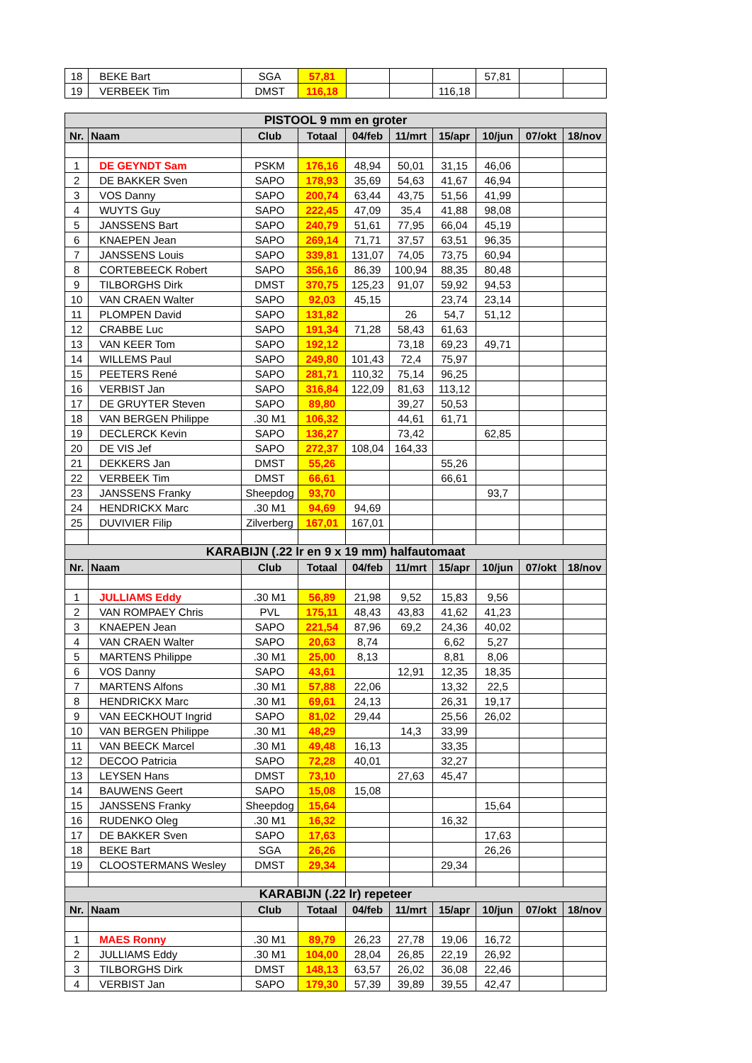| 18 | BEKE Bart | SGA | 57,81 | | | | 57,81 | | |
| 19 | VERBEEK Tim | DMST | 116,18 | | | 116,18 | | | |
| PISTOOL 9 mm en groter | | | | | | | | | |
| --- | --- | --- | --- | --- | --- | --- | --- | --- | --- |
| Nr. | Naam | Club | Totaal | 04/feb | 11/mrt | 15/apr | 10/jun | 07/okt | 18/nov |
| 1 | DE GEYNDT Sam | PSKM | 176,16 | 48,94 | 50,01 | 31,15 | 46,06 | | |
| 2 | DE BAKKER Sven | SAPO | 178,93 | 35,69 | 54,63 | 41,67 | 46,94 | | |
| 3 | VOS Danny | SAPO | 200,74 | 63,44 | 43,75 | 51,56 | 41,99 | | |
| 4 | WUYTS Guy | SAPO | 222,45 | 47,09 | 35,4 | 41,88 | 98,08 | | |
| 5 | JANSSENS Bart | SAPO | 240,79 | 51,61 | 77,95 | 66,04 | 45,19 | | |
| 6 | KNAEPEN Jean | SAPO | 269,14 | 71,71 | 37,57 | 63,51 | 96,35 | | |
| 7 | JANSSENS Louis | SAPO | 339,81 | 131,07 | 74,05 | 73,75 | 60,94 | | |
| 8 | CORTEBEECK Robert | SAPO | 356,16 | 86,39 | 100,94 | 88,35 | 80,48 | | |
| 9 | TILBORGHS Dirk | DMST | 370,75 | 125,23 | 91,07 | 59,92 | 94,53 | | |
| 10 | VAN CRAEN Walter | SAPO | 92,03 | 45,15 | | 23,74 | 23,14 | | |
| 11 | PLOMPEN David | SAPO | 131,82 | | 26 | 54,7 | 51,12 | | |
| 12 | CRABBE Luc | SAPO | 191,34 | 71,28 | 58,43 | 61,63 | | | |
| 13 | VAN KEER Tom | SAPO | 192,12 | | 73,18 | 69,23 | 49,71 | | |
| 14 | WILLEMS Paul | SAPO | 249,80 | 101,43 | 72,4 | 75,97 | | | |
| 15 | PEETERS René | SAPO | 281,71 | 110,32 | 75,14 | 96,25 | | | |
| 16 | VERBIST Jan | SAPO | 316,84 | 122,09 | 81,63 | 113,12 | | | |
| 17 | DE GRUYTER Steven | SAPO | 89,80 | | 39,27 | 50,53 | | | |
| 18 | VAN BERGEN Philippe | .30 M1 | 106,32 | | 44,61 | 61,71 | | | |
| 19 | DECLERCK Kevin | SAPO | 136,27 | | 73,42 | | 62,85 | | |
| 20 | DE VIS Jef | SAPO | 272,37 | 108,04 | 164,33 | | | | |
| 21 | DEKKERS Jan | DMST | 55,26 | | | 55,26 | | | |
| 22 | VERBEEK Tim | DMST | 66,61 | | | 66,61 | | | |
| 23 | JANSSENS Franky | Sheepdog | 93,70 | | | | 93,7 | | |
| 24 | HENDRICKX Marc | .30 M1 | 94,69 | 94,69 | | | | | |
| 25 | DUVIVIER Filip | Zilverberg | 167,01 | 167,01 | | | | | |
| KARABIJN (.22 lr en 9 x 19 mm) halfautomaat | | | | | | | | | |
| Nr. | Naam | Club | Totaal | 04/feb | 11/mrt | 15/apr | 10/jun | 07/okt | 18/nov |
| 1 | JULLIAMS Eddy | .30 M1 | 56,89 | 21,98 | 9,52 | 15,83 | 9,56 | | |
| 2 | VAN ROMPAEY Chris | PVL | 175,11 | 48,43 | 43,83 | 41,62 | 41,23 | | |
| 3 | KNAEPEN Jean | SAPO | 221,54 | 87,96 | 69,2 | 24,36 | 40,02 | | |
| 4 | VAN CRAEN Walter | SAPO | 20,63 | 8,74 | | 6,62 | 5,27 | | |
| 5 | MARTENS Philippe | .30 M1 | 25,00 | 8,13 | | 8,81 | 8,06 | | |
| 6 | VOS Danny | SAPO | 43,61 | | 12,91 | 12,35 | 18,35 | | |
| 7 | MARTENS Alfons | .30 M1 | 57,88 | 22,06 | | 13,32 | 22,5 | | |
| 8 | HENDRICKX Marc | .30 M1 | 69,61 | 24,13 | | 26,31 | 19,17 | | |
| 9 | VAN EECKHOUT Ingrid | SAPO | 81,02 | 29,44 | | 25,56 | 26,02 | | |
| 10 | VAN BERGEN Philippe | .30 M1 | 48,29 | | 14,3 | 33,99 | | | |
| 11 | VAN BEECK Marcel | .30 M1 | 49,48 | 16,13 | | 33,35 | | | |
| 12 | DECOO Patricia | SAPO | 72,28 | 40,01 | | 32,27 | | | |
| 13 | LEYSEN Hans | DMST | 73,10 | | 27,63 | 45,47 | | | |
| 14 | BAUWENS Geert | SAPO | 15,08 | 15,08 | | | | | |
| 15 | JANSSENS Franky | Sheepdog | 15,64 | | | | 15,64 | | |
| 16 | RUDENKO Oleg | .30 M1 | 16,32 | | | 16,32 | | | |
| 17 | DE BAKKER Sven | SAPO | 17,63 | | | | 17,63 | | |
| 18 | BEKE Bart | SGA | 26,26 | | | | 26,26 | | |
| 19 | CLOOSTERMANS Wesley | DMST | 29,34 | | | 29,34 | | | |
| KARABIJN (.22 lr) repeteer | | | | | | | | | |
| Nr. | Naam | Club | Totaal | 04/feb | 11/mrt | 15/apr | 10/jun | 07/okt | 18/nov |
| 1 | MAES Ronny | .30 M1 | 89,79 | 26,23 | 27,78 | 19,06 | 16,72 | | |
| 2 | JULLIAMS Eddy | .30 M1 | 104,00 | 28,04 | 26,85 | 22,19 | 26,92 | | |
| 3 | TILBORGHS Dirk | DMST | 148,13 | 63,57 | 26,02 | 36,08 | 22,46 | | |
| 4 | VERBIST Jan | SAPO | 179,30 | 57,39 | 39,89 | 39,55 | 42,47 | | |